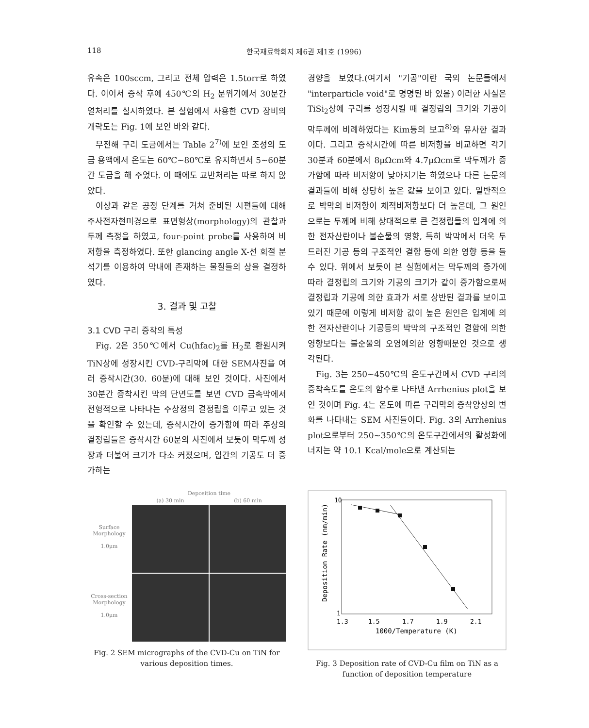118 한국재료학회지 제6권 제1호 (1996)
유속은 100sccm, 그리고 전체 압력은 1.5torr로 하였다. 이어서 증착 후에 450℃의 H<sub>2</sub> 분위기에서 30분간 열처리를 실시하였다. 본 실험에서 사용한 CVD 장비의 개략도는 Fig. 1에 보인 바와 같다.
무전해 구리 도금에서는 Table 2<sup>7)</sup>에 보인 조성의 도금 용액에서 온도는 60℃~80℃로 유지하면서 5~60분간 도금을 해 주었다. 이 때에도 교반처리는 따로 하지 않았다.
이상과 같은 공정 단계를 거쳐 준비된 시편들에 대해 주사전자현미경으로 표면형상(morphology)의 관찰과 두께 측정을 하였고, four-point probe를 사용하여 비저항을 측정하였다. 또한 glancing angle X-선 회절 분석기를 이용하여 막내에 존재하는 물질들의 상을 결정하였다.
3. 결과 및 고찰
3.1 CVD 구리 증착의 특성
Fig. 2은 350℃에서 Cu(hfac)<sub>2</sub>를 H<sub>2</sub>로 환원시켜 TiN상에 성장시킨 CVD-구리막에 대한 SEM사진을 여러 증착시간(30. 60분)에 대해 보인 것이다. 사진에서 30분간 증착시킨 막의 단면도를 보면 CVD 금속막에서 전형적으로 나타나는 주상정의 결정립을 이루고 있는 것을 확인할 수 있는데, 증착시간이 증가함에 따라 주상의 결정립들은 증착시간 60분의 사진에서 보듯이 막두께 성장과 더불어 크기가 다소 커졌으며, 입간의 기공도 더 증가하는
경향을 보였다.(여기서 "기공"이란 국외 논문들에서 "interparticle void"로 명명된 바 있음) 이러한 사실은 TiSi<sub>2</sub>상에 구리를 성장시킬 때 결정립의 크기와 기공이 막두께에 비례하였다는 Kim등의 보고<sup>8)</sup>와 유사한 결과이다. 그리고 증착시간에 따른 비저항을 비교하면 각기 30분과 60분에서 8μΩcm와 4.7μΩcm로 막두께가 증가함에 따라 비저항이 낮아지기는 하였으나 다른 논문의 결과들에 비해 상당히 높은 값을 보이고 있다. 일반적으로 박막의 비저항이 체적비저항보다 더 높은데, 그 원인으로는 두께에 비해 상대적으로 큰 결정립들의 입계에 의한 전자산란이나 불순물의 영향, 특히 박막에서 더욱 두드러진 기공 등의 구조적인 결함 등에 의한 영향 등을 들 수 있다. 위에서 보듯이 본 실험에서는 막두께의 증가에 따라 결정립의 크기와 기공의 크기가 같이 증가함으로써 결정립과 기공에 의한 효과가 서로 상반된 결과를 보이고 있기 때문에 이렇게 비저항 값이 높은 원인은 입계에 의한 전자산란이나 기공등의 박막의 구조적인 결함에 의한 영향보다는 불순물의 오염에의한 영향때문인 것으로 생각된다.
Fig. 3는 250~450℃의 온도구간에서 CVD 구리의 증착속도를 온도의 함수로 나타낸 Arrhenius plot을 보인 것이며 Fig. 4는 온도에 따른 구리막의 증착양상의 변화를 나타내는 SEM 사진들이다. Fig. 3의 Arrhenius plot으로부터 250~350℃의 온도구간에서의 활성화에너지는 약 10.1 Kcal/mole으로 계산되는
Deposition time
(a) 30 min
(b) 60 min
Surface Morphology
1.0μm
Cross-section Morphology
1.0μm
Fig. 2 SEM micrographs of the CVD-Cu on TiN for various deposition times.
10
1
1.3
1.5
1.7
1.9
2.1
1000/Temperature (K)
Deposition Rate (nm/min)
Fig. 3 Deposition rate of CVD-Cu film on TiN as a function of deposition temperature